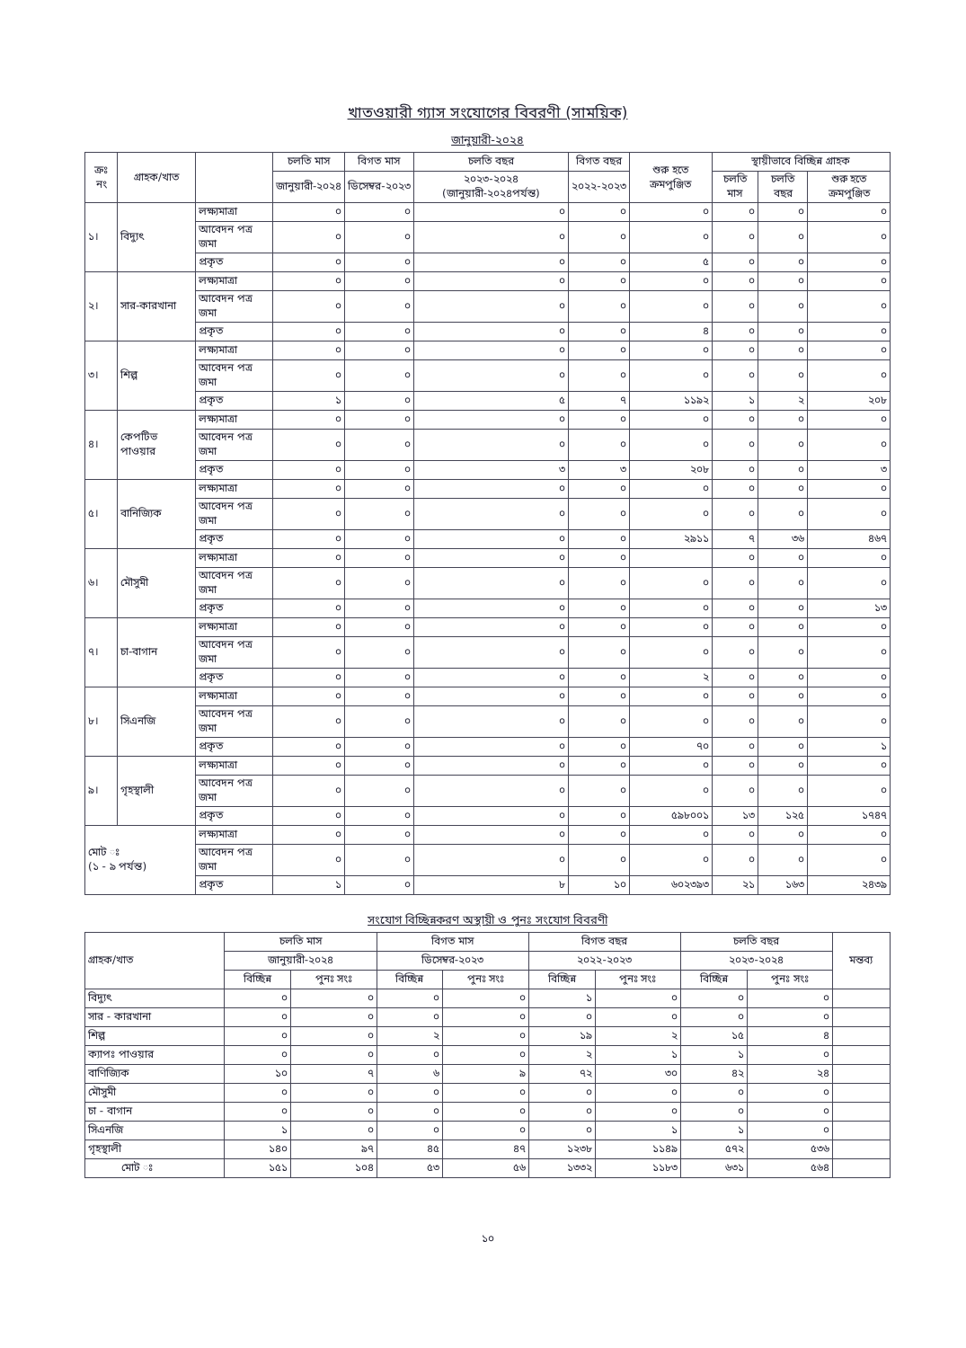খাতওয়ারী গ্যাস সংযোগের বিবরণী (সাময়িক)
জানুয়ারী-২০২৪
| ক্রঃ নং | গ্রাহক/খাত | | চলতি মাস | বিগত মাস | চলতি বছর | বিগত বছর | শুরু হতে ক্রমপুঞ্জিত | স্থায়ীভাবে বিচ্ছিন্ন গ্রাহক | | |
| --- | --- | --- | --- | --- | --- | --- | --- | --- | --- | --- |
| | | | জানুয়ারী-২০২৪ | ডিসেম্বর-২০২৩ | ২০২৩-২০২৪ (জানুয়ারী-২০২৪পর্যন্ত) | ২০২২-২০২৩ | | চলতি মাস | চলতি বছর | শুরু হতে ক্রমপুঞ্জিত |
| ১। | বিদ্যুৎ | লক্ষ্যমাত্রা | ০ | ০ | ০ | ০ | ০ | ০ | ০ | ০ |
| | | আবেদন পত্র জমা | ০ | ০ | ০ | ০ | ০ | ০ | ০ | ০ |
| | | প্রকৃত | ০ | ০ | ০ | ০ | ৫ | ০ | ০ | ০ |
| ২। | সার-কারখানা | লক্ষ্যমাত্রা | ০ | ০ | ০ | ০ | ০ | ০ | ০ | ০ |
| | | আবেদন পত্র জমা | ০ | ০ | ০ | ০ | ০ | ০ | ০ | ০ |
| | | প্রকৃত | ০ | ০ | ০ | ০ | ৪ | ০ | ০ | ০ |
| ৩। | শিল্প | লক্ষ্যমাত্রা | ০ | ০ | ০ | ০ | ০ | ০ | ০ | ০ |
| | | আবেদন পত্র জমা | ০ | ০ | ০ | ০ | ০ | ০ | ০ | ০ |
| | | প্রকৃত | ১ | ০ | ৫ | ৭ | ১১৯২ | ১ | ২ | ২০৮ |
| ৪। | কেপটিভ পাওয়ার | লক্ষ্যমাত্রা | ০ | ০ | ০ | ০ | ০ | ০ | ০ | ০ |
| | | আবেদন পত্র জমা | ০ | ০ | ০ | ০ | ০ | ০ | ০ | ০ |
| | | প্রকৃত | ০ | ০ | ৩ | ৩ | ২০৮ | ০ | ০ | ৩ |
| ৫। | বানিজ্যিক | লক্ষ্যমাত্রা | ০ | ০ | ০ | ০ | ০ | ০ | ০ | ০ |
| | | আবেদন পত্র জমা | ০ | ০ | ০ | ০ | ০ | ০ | ০ | ০ |
| | | প্রকৃত | ০ | ০ | ০ | ০ | ২৯১১ | ৭ | ৩৬ | ৪৬৭ |
| ৬। | মৌসুমী | লক্ষ্যমাত্রা | ০ | ০ | ০ | ০ | | ০ | ০ | ০ |
| | | আবেদন পত্র জমা | ০ | ০ | ০ | ০ | ০ | ০ | ০ | ০ |
| | | প্রকৃত | ০ | ০ | ০ | ০ | ০ | ০ | ০ | ১৩ |
| ৭। | চা-বাগান | লক্ষ্যমাত্রা | ০ | ০ | ০ | ০ | ০ | ০ | ০ | ০ |
| | | আবেদন পত্র জমা | ০ | ০ | ০ | ০ | ০ | ০ | ০ | ০ |
| | | প্রকৃত | ০ | ০ | ০ | ০ | ২ | ০ | ০ | ০ |
| ৮। | সিএনজি | লক্ষ্যমাত্রা | ০ | ০ | ০ | ০ | ০ | ০ | ০ | ০ |
| | | আবেদন পত্র জমা | ০ | ০ | ০ | ০ | ০ | ০ | ০ | ০ |
| | | প্রকৃত | ০ | ০ | ০ | ০ | ৭০ | ০ | ০ | ১ |
| ৯। | গৃহস্থালী | লক্ষ্যমাত্রা | ০ | ০ | ০ | ০ | ০ | ০ | ০ | ০ |
| | | আবেদন পত্র জমা | ০ | ০ | ০ | ০ | ০ | ০ | ০ | ০ |
| | | প্রকৃত | ০ | ০ | ০ | ০ | ৫৯৮০০১ | ১৩ | ১২৫ | ১৭৪৭ |
| মোট ঃ (১ - ৯ পর্যন্ত) | | লক্ষ্যমাত্রা | ০ | ০ | ০ | ০ | ০ | ০ | ০ | ০ |
| | | আবেদন পত্র জমা | ০ | ০ | ০ | ০ | ০ | ০ | ০ | ০ |
| | | প্রকৃত | ১ | ০ | ৮ | ১০ | ৬০২৩৯৩ | ২১ | ১৬৩ | ২৪৩৯ |
সংযোগ বিচ্ছিন্নকরণ অস্থায়ী ও পুনঃ সংযোগ বিবরণী
| গ্রাহক/খাত | চলতি মাস | | বিগত মাস | | বিগত বছর | | চলতি বছর | | মন্তব্য |
| --- | --- | --- | --- | --- | --- | --- | --- | --- | --- |
| | জানুয়ারী-২০২৪ | | ডিসেম্বর-২০২৩ | | ২০২২-২০২৩ | | ২০২৩-২০২৪ | | |
| | বিচ্ছিন্ন | পুনঃ সংঃ | বিচ্ছিন্ন | পুনঃ সংঃ | বিচ্ছিন্ন | পুনঃ সংঃ | বিচ্ছিন্ন | পুনঃ সংঃ | |
| বিদ্যুৎ | ০ | ০ | ০ | ০ | ১ | ০ | ০ | ০ | |
| সার - কারখানা | ০ | ০ | ০ | ০ | ০ | ০ | ০ | ০ | |
| শিল্প | ০ | ০ | ২ | ০ | ১৯ | ২ | ১৫ | ৪ | |
| ক্যাপঃ পাওয়ার | ০ | ০ | ০ | ০ | ২ | ১ | ১ | ০ | |
| বাণিজ্যিক | ১০ | ৭ | ৬ | ৯ | ৭২ | ৩০ | ৪২ | ২৪ | |
| মৌসুমী | ০ | ০ | ০ | ০ | ০ | ০ | ০ | ০ | |
| চা - বাগান | ০ | ০ | ০ | ০ | ০ | ০ | ০ | ০ | |
| সিএনজি | ১ | ০ | ০ | ০ | ০ | ১ | ১ | ০ | |
| গৃহস্থালী | ১৪০ | ৯৭ | ৪৫ | ৪৭ | ১২৩৮ | ১১৪৯ | ৫৭২ | ৫৩৬ | |
| মোট ঃ | ১৫১ | ১০৪ | ৫৩ | ৫৬ | ১৩৩২ | ১১৮৩ | ৬৩১ | ৫৬৪ | |
১০